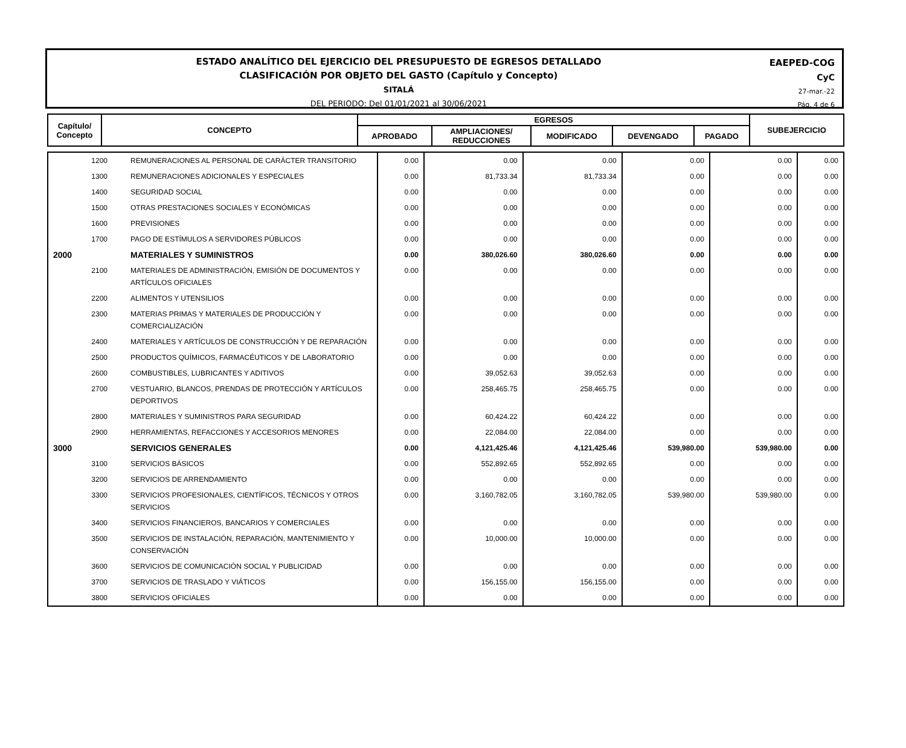ESTADO ANALÍTICO DEL EJERCICIO DEL PRESUPUESTO DE EGRESOS DETALLADO
CLASIFICACIÓN POR OBJETO DEL GASTO (Capítulo y Concepto)
SITALÁ
DEL PERIODO: Del 01/01/2021 al 30/06/2021
EAEPED-COG
CyC
27-mar.-22
Pág. 4 de 6
| Capítulo/ Concepto | CONCEPTO | EGRESOS | | | | | SUBEJERCICIO |
| --- | --- | --- | --- | --- | --- | --- | --- |
| | | APROBADO | AMPLIACIONES/ REDUCCIONES | MODIFICADO | DEVENGADO | PAGADO | |
| 1200 | REMUNERACIONES AL PERSONAL DE CARÁCTER TRANSITORIO | 0.00 | 0.00 | 0.00 | 0.00 | 0.00 | 0.00 |
| 1300 | REMUNERACIONES ADICIONALES Y ESPECIALES | 0.00 | 81,733.34 | 81,733.34 | 0.00 | 0.00 | 0.00 |
| 1400 | SEGURIDAD SOCIAL | 0.00 | 0.00 | 0.00 | 0.00 | 0.00 | 0.00 |
| 1500 | OTRAS PRESTACIONES SOCIALES Y ECONÓMICAS | 0.00 | 0.00 | 0.00 | 0.00 | 0.00 | 0.00 |
| 1600 | PREVISIONES | 0.00 | 0.00 | 0.00 | 0.00 | 0.00 | 0.00 |
| 1700 | PAGO DE ESTÍMULOS A SERVIDORES PÚBLICOS | 0.00 | 0.00 | 0.00 | 0.00 | 0.00 | 0.00 |
| 2000 | MATERIALES Y SUMINISTROS | 0.00 | 380,026.60 | 380,026.60 | 0.00 | 0.00 | 0.00 |
| 2100 | MATERIALES DE ADMINISTRACIÓN, EMISIÓN DE DOCUMENTOS Y ARTÍCULOS OFICIALES | 0.00 | 0.00 | 0.00 | 0.00 | 0.00 | 0.00 |
| 2200 | ALIMENTOS Y UTENSILIOS | 0.00 | 0.00 | 0.00 | 0.00 | 0.00 | 0.00 |
| 2300 | MATERIAS PRIMAS Y MATERIALES DE PRODUCCIÓN Y COMERCIALIZACIÓN | 0.00 | 0.00 | 0.00 | 0.00 | 0.00 | 0.00 |
| 2400 | MATERIALES Y ARTÍCULOS DE CONSTRUCCIÓN Y DE REPARACIÓN | 0.00 | 0.00 | 0.00 | 0.00 | 0.00 | 0.00 |
| 2500 | PRODUCTOS QUÍMICOS, FARMACÉUTICOS Y DE LABORATORIO | 0.00 | 0.00 | 0.00 | 0.00 | 0.00 | 0.00 |
| 2600 | COMBUSTIBLES, LUBRICANTES Y ADITIVOS | 0.00 | 39,052.63 | 39,052.63 | 0.00 | 0.00 | 0.00 |
| 2700 | VESTUARIO, BLANCOS, PRENDAS DE PROTECCIÓN Y ARTÍCULOS DEPORTIVOS | 0.00 | 258,465.75 | 258,465.75 | 0.00 | 0.00 | 0.00 |
| 2800 | MATERIALES Y SUMINISTROS PARA SEGURIDAD | 0.00 | 60,424.22 | 60,424.22 | 0.00 | 0.00 | 0.00 |
| 2900 | HERRAMIENTAS, REFACCIONES Y ACCESORIOS MENORES | 0.00 | 22,084.00 | 22,084.00 | 0.00 | 0.00 | 0.00 |
| 3000 | SERVICIOS GENERALES | 0.00 | 4,121,425.46 | 4,121,425.46 | 539,980.00 | 539,980.00 | 0.00 |
| 3100 | SERVICIOS BÁSICOS | 0.00 | 552,892.65 | 552,892.65 | 0.00 | 0.00 | 0.00 |
| 3200 | SERVICIOS DE ARRENDAMIENTO | 0.00 | 0.00 | 0.00 | 0.00 | 0.00 | 0.00 |
| 3300 | SERVICIOS PROFESIONALES, CIENTÍFICOS, TÉCNICOS Y OTROS SERVICIOS | 0.00 | 3,160,782.05 | 3,160,782.05 | 539,980.00 | 539,980.00 | 0.00 |
| 3400 | SERVICIOS FINANCIEROS, BANCARIOS Y COMERCIALES | 0.00 | 0.00 | 0.00 | 0.00 | 0.00 | 0.00 |
| 3500 | SERVICIOS DE INSTALACIÓN, REPARACIÓN, MANTENIMIENTO Y CONSERVACIÓN | 0.00 | 10,000.00 | 10,000.00 | 0.00 | 0.00 | 0.00 |
| 3600 | SERVICIOS DE COMUNICACIÓN SOCIAL Y PUBLICIDAD | 0.00 | 0.00 | 0.00 | 0.00 | 0.00 | 0.00 |
| 3700 | SERVICIOS DE TRASLADO Y VIÁTICOS | 0.00 | 156,155.00 | 156,155.00 | 0.00 | 0.00 | 0.00 |
| 3800 | SERVICIOS OFICIALES | 0.00 | 0.00 | 0.00 | 0.00 | 0.00 | 0.00 |